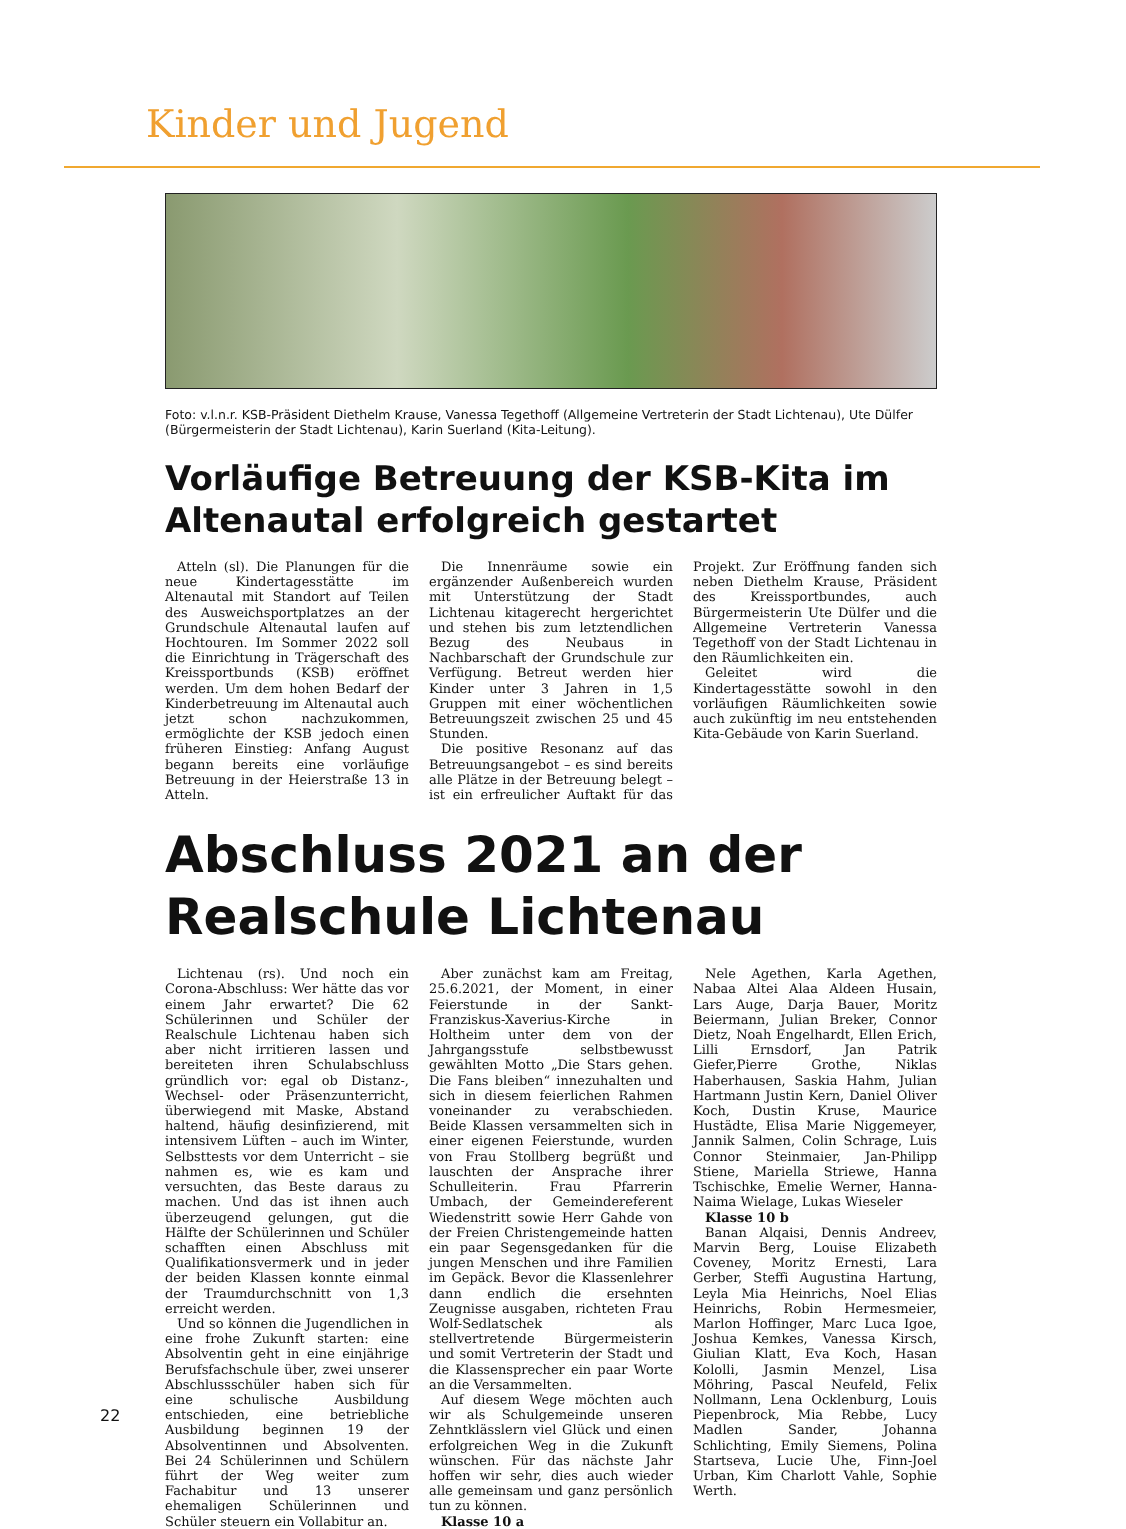Kinder und Jugend
Foto: v.l.n.r. KSB-Präsident Diethelm Krause, Vanessa Tegethoff (Allgemeine Vertreterin der Stadt Lichtenau), Ute Dülfer (Bürgermeisterin der Stadt Lichtenau), Karin Suerland (Kita-Leitung).
Vorläufige Betreuung der KSB-Kita im Altenautal erfolgreich gestartet
Atteln (sl). Die Planungen für die neue Kindertagesstätte im Altenautal mit Standort auf Teilen des Ausweichsportplatzes an der Grundschule Altenautal laufen auf Hochtouren. Im Sommer 2022 soll die Einrichtung in Trägerschaft des Kreissportbunds (KSB) eröffnet werden. Um dem hohen Bedarf der Kinderbetreuung im Altenautal auch jetzt schon nachzukommen, ermöglichte der KSB jedoch einen früheren Einstieg: Anfang August begann bereits eine vorläufige Betreuung in der Heierstraße 13 in Atteln.
Die Innenräume sowie ein ergänzender Außenbereich wurden mit Unterstützung der Stadt Lichtenau kitagerecht hergerichtet und stehen bis zum letztendlichen Bezug des Neubaus in Nachbarschaft der Grundschule zur Verfügung. Betreut werden hier Kinder unter 3 Jahren in 1,5 Gruppen mit einer wöchentlichen Betreuungszeit zwischen 25 und 45 Stunden.
Die positive Resonanz auf das Betreuungsangebot – es sind bereits alle Plätze in der Betreuung belegt – ist ein erfreulicher Auftakt für das Projekt. Zur Eröffnung fanden sich neben Diethelm Krause, Präsident des Kreissportbundes, auch Bürgermeisterin Ute Dülfer und die Allgemeine Vertreterin Vanessa Tegethoff von der Stadt Lichtenau in den Räumlichkeiten ein.
Geleitet wird die Kindertagesstätte sowohl in den vorläufigen Räumlichkeiten sowie auch zukünftig im neu entstehenden Kita-Gebäude von Karin Suerland.
Abschluss 2021 an der Realschule Lichtenau
Lichtenau (rs). Und noch ein Corona-Abschluss: Wer hätte das vor einem Jahr erwartet? Die 62 Schülerinnen und Schüler der Realschule Lichtenau haben sich aber nicht irritieren lassen und bereiteten ihren Schulabschluss gründlich vor: egal ob Distanz-, Wechsel- oder Präsenzunterricht, überwiegend mit Maske, Abstand haltend, häufig desinfizierend, mit intensivem Lüften – auch im Winter, Selbsttests vor dem Unterricht – sie nahmen es, wie es kam und versuchten, das Beste daraus zu machen. Und das ist ihnen auch überzeugend gelungen, gut die Hälfte der Schülerinnen und Schüler schafften einen Abschluss mit Qualifikationsvermerk und in jeder der beiden Klassen konnte einmal der Traumdurchschnitt von 1,3 erreicht werden.
Und so können die Jugendlichen in eine frohe Zukunft starten: eine Absolventin geht in eine einjährige Berufsfachschule über, zwei unserer Abschlussschüler haben sich für eine schulische Ausbildung entschieden, eine betriebliche Ausbildung beginnen 19 der Absolventinnen und Absolventen. Bei 24 Schülerinnen und Schülern führt der Weg weiter zum Fachabitur und 13 unserer ehemaligen Schülerinnen und Schüler steuern ein Vollabitur an.
Aber zunächst kam am Freitag, 25.6.2021, der Moment, in einer Feierstunde in der Sankt-Franziskus-Xaverius-Kirche in Holtheim unter dem von der Jahrgangsstufe selbstbewusst gewählten Motto „Die Stars gehen. Die Fans bleiben“ innezuhalten und sich in diesem feierlichen Rahmen voneinander zu verabschieden. Beide Klassen versammelten sich in einer eigenen Feierstunde, wurden von Frau Stollberg begrüßt und lauschten der Ansprache ihrer Schulleiterin. Frau Pfarrerin Umbach, der Gemeindereferent Wiedenstritt sowie Herr Gahde von der Freien Christengemeinde hatten ein paar Segensgedanken für die jungen Menschen und ihre Familien im Gepäck. Bevor die Klassenlehrer dann endlich die ersehnten Zeugnisse ausgaben, richteten Frau Wolf-Sedlatschek als stellvertretende Bürgermeisterin und somit Vertreterin der Stadt und die Klassensprecher ein paar Worte an die Versammelten.
Auf diesem Wege möchten auch wir als Schulgemeinde unseren Zehntklässlern viel Glück und einen erfolgreichen Weg in die Zukunft wünschen. Für das nächste Jahr hoffen wir sehr, dies auch wieder alle gemeinsam und ganz persönlich tun zu können.
Klasse 10 a
Nele Agethen, Karla Agethen, Nabaa Altei Alaa Aldeen Husain, Lars Auge, Darja Bauer, Moritz Beiermann, Julian Breker, Connor Dietz, Noah Engelhardt, Ellen Erich, Lilli Ernsdorf, Jan Patrik Giefer,Pierre Grothe, Niklas Haberhausen, Saskia Hahm, Julian Hartmann Justin Kern, Daniel Oliver Koch, Dustin Kruse, Maurice Hustädte, Elisa Marie Niggemeyer, Jannik Salmen, Colin Schrage, Luis Connor Steinmaier, Jan-Philipp Stiene, Mariella Striewe, Hanna Tschischke, Emelie Werner, Hanna-Naima Wielage, Lukas Wieseler
Klasse 10 b
Banan Alqaisi, Dennis Andreev, Marvin Berg, Louise Elizabeth Coveney, Moritz Ernesti, Lara Gerber, Steffi Augustina Hartung, Leyla Mia Heinrichs, Noel Elias Heinrichs, Robin Hermesmeier, Marlon Hoffinger, Marc Luca Igoe, Joshua Kemkes, Vanessa Kirsch, Giulian Klatt, Eva Koch, Hasan Kololli, Jasmin Menzel, Lisa Möhring, Pascal Neufeld, Felix Nollmann, Lena Ocklenburg, Louis Piepenbrock, Mia Rebbe, Lucy Madlen Sander, Johanna Schlichting, Emily Siemens, Polina Startseva, Lucie Uhe, Finn-Joel Urban, Kim Charlott Vahle, Sophie Werth.
22